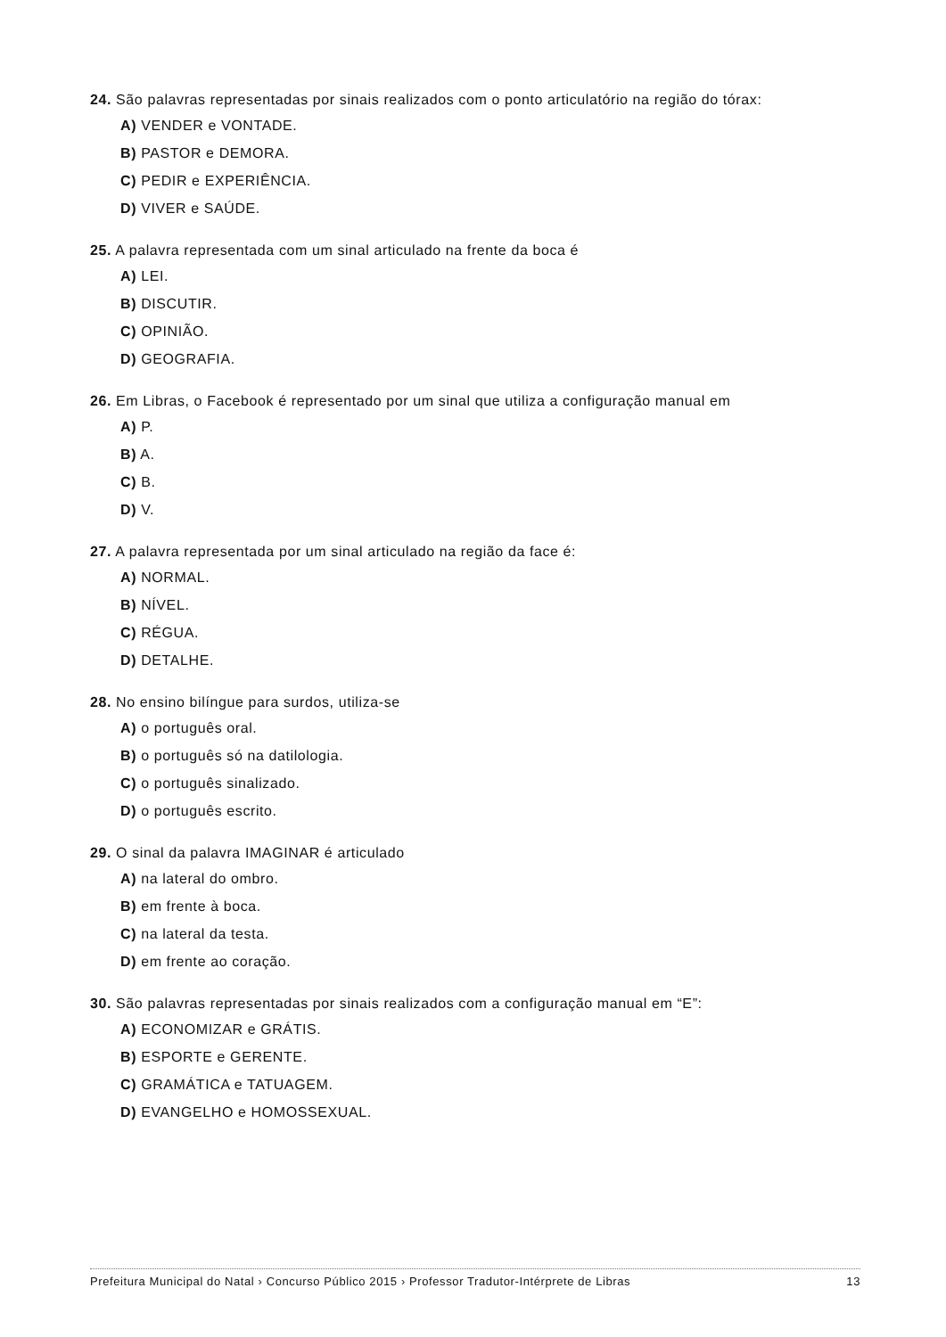24. São palavras representadas por sinais realizados com o ponto articulatório na região do tórax:
A) VENDER e VONTADE.
B) PASTOR e DEMORA.
C) PEDIR e EXPERIÊNCIA.
D) VIVER e SAÚDE.
25. A palavra representada com um sinal articulado na frente da boca é
A) LEI.
B) DISCUTIR.
C) OPINIÃO.
D) GEOGRAFIA.
26. Em Libras, o Facebook é representado por um sinal que utiliza a configuração manual em
A) P.
B) A.
C) B.
D) V.
27. A palavra representada por um sinal articulado na região da face é:
A) NORMAL.
B) NÍVEL.
C) RÉGUA.
D) DETALHE.
28. No ensino bilíngue para surdos, utiliza-se
A) o português oral.
B) o português só na datilologia.
C) o português sinalizado.
D) o português escrito.
29. O sinal da palavra IMAGINAR é articulado
A) na lateral do ombro.
B) em frente à boca.
C) na lateral da testa.
D) em frente ao coração.
30. São palavras representadas por sinais realizados com a configuração manual em “E”:
A) ECONOMIZAR e GRÁTIS.
B) ESPORTE e GERENTE.
C) GRAMÁTICA e TATUAGEM.
D) EVANGELHO e HOMOSSEXUAL.
Prefeitura Municipal do Natal › Concurso Público 2015 › Professor Tradutor-Intérprete de Libras 13